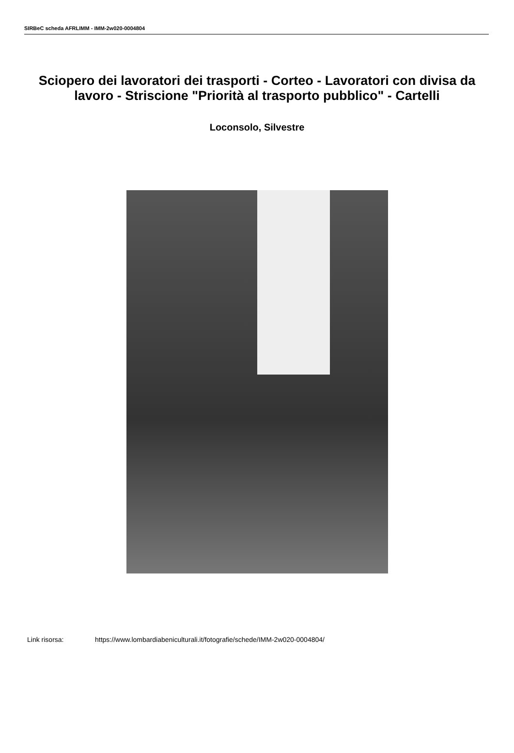SIRBeC scheda AFRLIMM - IMM-2w020-0004804
Sciopero dei lavoratori dei trasporti - Corteo - Lavoratori con divisa da lavoro - Striscione "Priorità al trasporto pubblico" - Cartelli
Loconsolo, Silvestre
Link risorsa: https://www.lombardiabeniculturali.it/fotografie/schede/IMM-2w020-0004804/